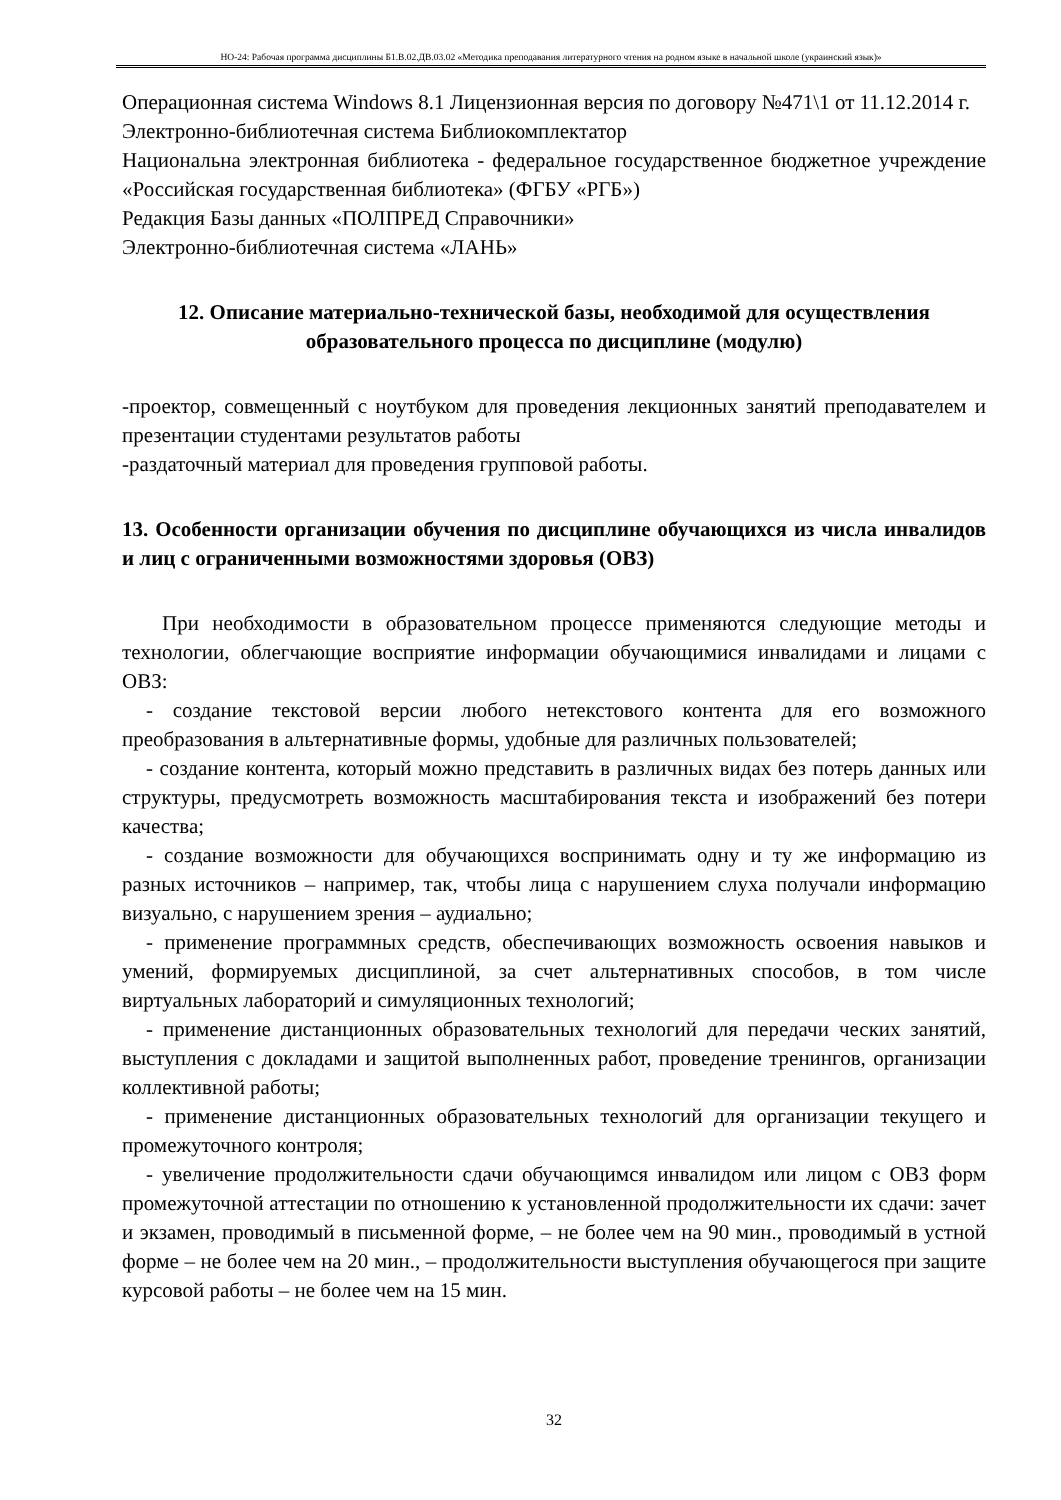НО-24: Рабочая программа дисциплины Б1.В.02.ДВ.03.02 «Методика преподавания литературного чтения на родном языке в начальной школе (украинский язык)»
Операционная система Windows 8.1 Лицензионная версия по договору №471\1 от 11.12.2014 г.
Электронно-библиотечная система Библиокомплектатор
Национальна электронная библиотека - федеральное государственное бюджетное учреждение «Российская государственная библиотека» (ФГБУ «РГБ»)
Редакция Базы данных «ПОЛПРЕД Справочники»
Электронно-библиотечная система «ЛАНЬ»
12. Описание материально-технической базы, необходимой для осуществления образовательного процесса по дисциплине (модулю)
-проектор, совмещенный с ноутбуком для проведения лекционных занятий преподавателем и презентации студентами результатов работы
-раздаточный материал для проведения групповой работы.
13. Особенности организации обучения по дисциплине обучающихся из числа инвалидов и лиц с ограниченными возможностями здоровья (ОВЗ)
При необходимости в образовательном процессе применяются следующие методы и технологии, облегчающие восприятие информации обучающимися инвалидами и лицами с ОВЗ:
- создание текстовой версии любого нетекстового контента для его возможного преобразования в альтернативные формы, удобные для различных пользователей;
- создание контента, который можно представить в различных видах без потерь данных или структуры, предусмотреть возможность масштабирования текста и изображений без потери качества;
- создание возможности для обучающихся воспринимать одну и ту же информацию из разных источников – например, так, чтобы лица с нарушением слуха получали информацию визуально, с нарушением зрения – аудиально;
- применение программных средств, обеспечивающих возможность освоения навыков и умений, формируемых дисциплиной, за счет альтернативных способов, в том числе виртуальных лабораторий и симуляционных технологий;
- применение дистанционных образовательных технологий для передачи ческих занятий, выступления с докладами и защитой выполненных работ, проведение тренингов, организации коллективной работы;
- применение дистанционных образовательных технологий для организации текущего и промежуточного контроля;
- увеличение продолжительности сдачи обучающимся инвалидом или лицом с ОВЗ форм промежуточной аттестации по отношению к установленной продолжительности их сдачи: зачет и экзамен, проводимый в письменной форме, – не более чем на 90 мин., проводимый в устной форме – не более чем на 20 мин., – продолжительности выступления обучающегося при защите курсовой работы – не более чем на 15 мин.
32